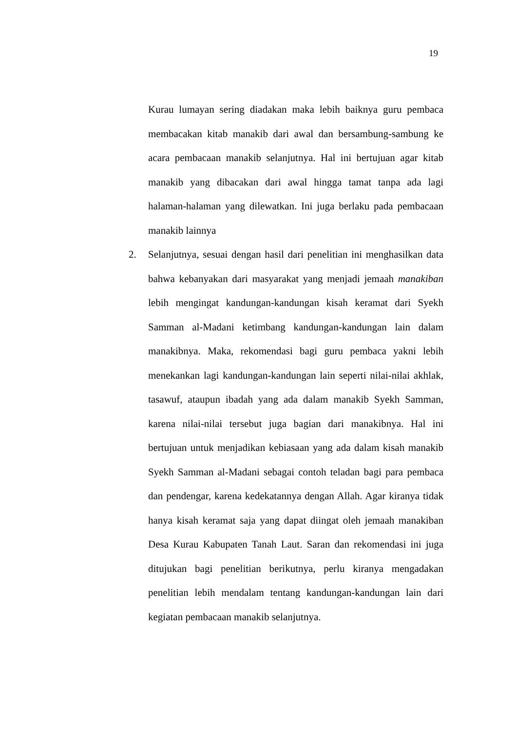19
Kurau lumayan sering diadakan maka lebih baiknya guru pembaca membacakan kitab manakib dari awal dan bersambung-sambung ke acara pembacaan manakib selanjutnya. Hal ini bertujuan agar kitab manakib yang dibacakan dari awal hingga tamat tanpa ada lagi halaman-halaman yang dilewatkan. Ini juga berlaku pada pembacaan manakib lainnya
2. Selanjutnya, sesuai dengan hasil dari penelitian ini menghasilkan data bahwa kebanyakan dari masyarakat yang menjadi jemaah manakiban lebih mengingat kandungan-kandungan kisah keramat dari Syekh Samman al-Madani ketimbang kandungan-kandungan lain dalam manakibnya. Maka, rekomendasi bagi guru pembaca yakni lebih menekankan lagi kandungan-kandungan lain seperti nilai-nilai akhlak, tasawuf, ataupun ibadah yang ada dalam manakib Syekh Samman, karena nilai-nilai tersebut juga bagian dari manakibnya. Hal ini bertujuan untuk menjadikan kebiasaan yang ada dalam kisah manakib Syekh Samman al-Madani sebagai contoh teladan bagi para pembaca dan pendengar, karena kedekatannya dengan Allah. Agar kiranya tidak hanya kisah keramat saja yang dapat diingat oleh jemaah manakiban Desa Kurau Kabupaten Tanah Laut. Saran dan rekomendasi ini juga ditujukan bagi penelitian berikutnya, perlu kiranya mengadakan penelitian lebih mendalam tentang kandungan-kandungan lain dari kegiatan pembacaan manakib selanjutnya.